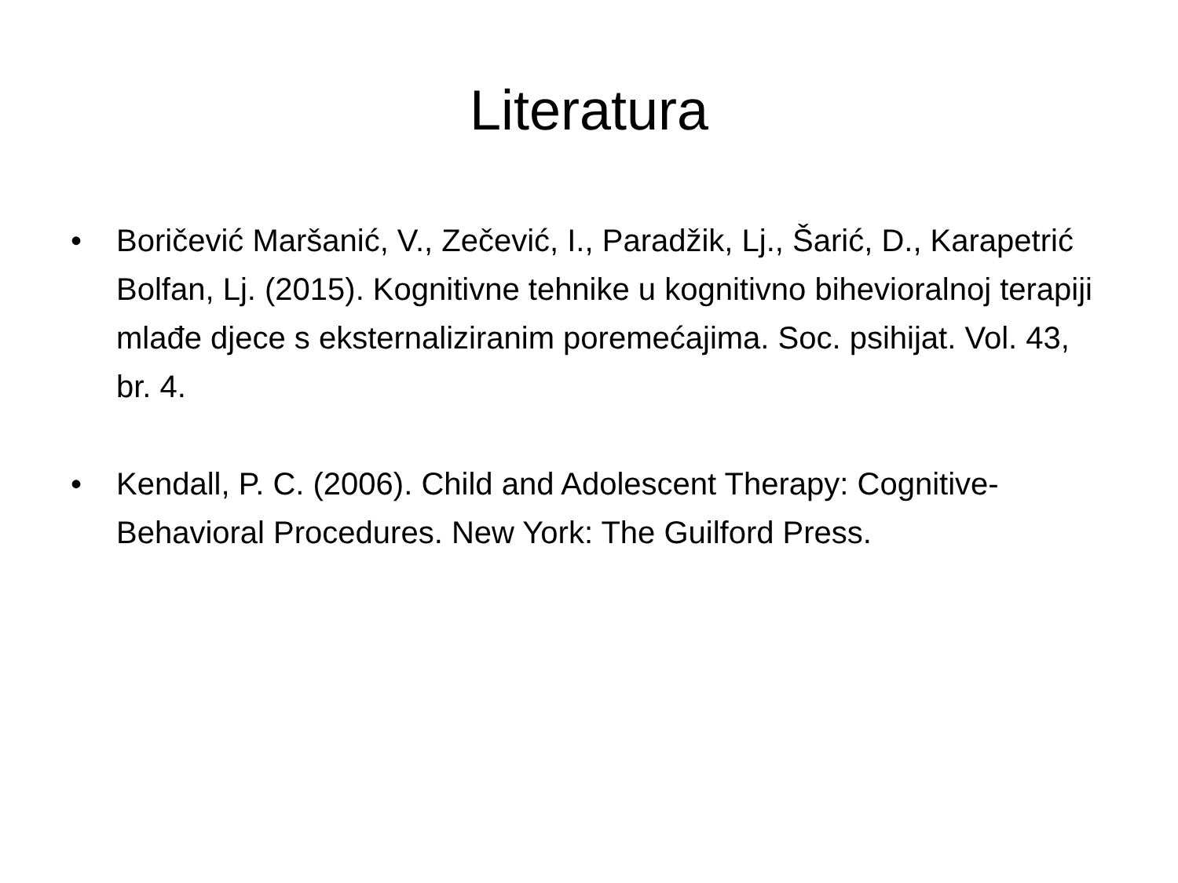Literatura
• Boričević Maršanić, V., Zečević, I., Paradžik, Lj., Šarić, D., Karapetrić Bolfan, Lj. (2015). Kognitivne tehnike u kognitivno bihevioralnoj terapiji mlađe djece s eksternaliziranim poremećajima. Soc. psihijat. Vol. 43, br. 4.
• Kendall, P. C. (2006). Child and Adolescent Therapy: Cognitive-Behavioral Procedures. New York: The Guilford Press.